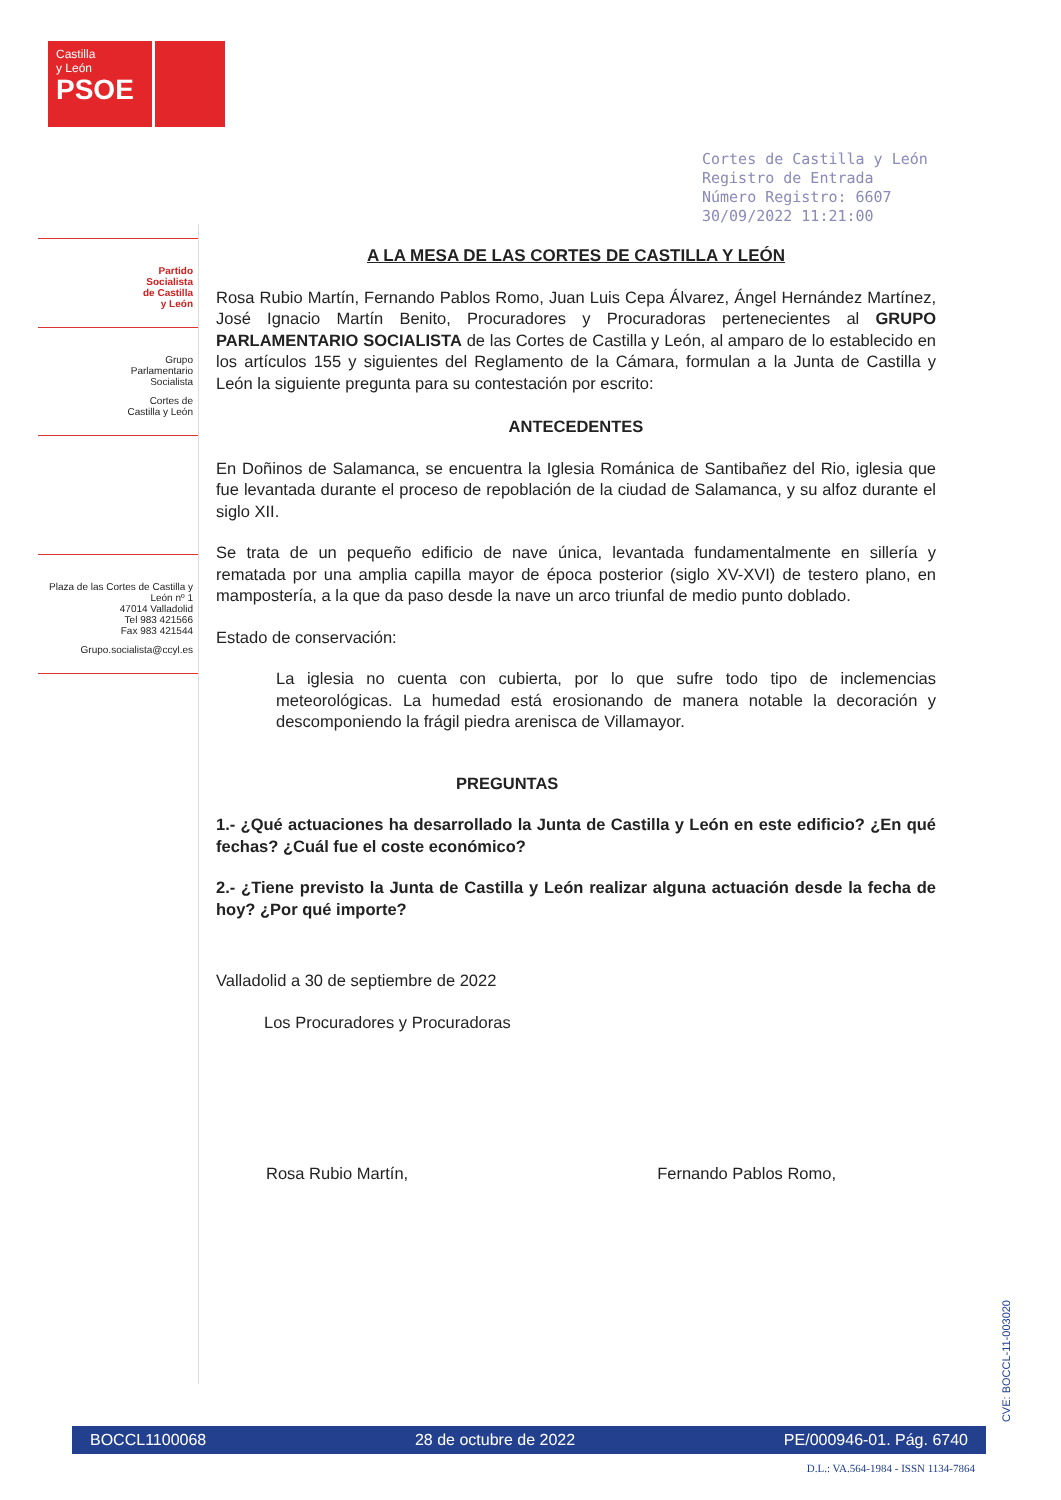Castilla
y León
PSOE
Cortes de Castilla y León
Registro de Entrada
Número Registro: 6607
30/09/2022 11:21:00
Partido
Socialista
de Castilla
y León
Grupo
Parlamentario
Socialista
Cortes de
Castilla y León
Plaza de las Cortes de Castilla y León nº 1
47014 Valladolid
Tel 983 421566
Fax 983 421544
Grupo.socialista@ccyl.es
A LA MESA DE LAS CORTES DE CASTILLA Y LEÓN
Rosa Rubio Martín, Fernando Pablos Romo, Juan Luis Cepa Álvarez, Ángel Hernández Martínez, José Ignacio Martín Benito, Procuradores y Procuradoras pertenecientes al GRUPO PARLAMENTARIO SOCIALISTA de las Cortes de Castilla y León, al amparo de lo establecido en los artículos 155 y siguientes del Reglamento de la Cámara, formulan a la Junta de Castilla y León la siguiente pregunta para su contestación por escrito:
ANTECEDENTES
En Doñinos de Salamanca, se encuentra la Iglesia Románica de Santibañez del Rio, iglesia que fue levantada durante el proceso de repoblación de la ciudad de Salamanca, y su alfoz durante el siglo XII.
Se trata de un pequeño edificio de nave única, levantada fundamentalmente en sillería y rematada por una amplia capilla mayor de época posterior (siglo XV-XVI) de testero plano, en mampostería, a la que da paso desde la nave un arco triunfal de medio punto doblado.
Estado de conservación:
La iglesia no cuenta con cubierta, por lo que sufre todo tipo de inclemencias meteorológicas. La humedad está erosionando de manera notable la decoración y descomponiendo la frágil piedra arenisca de Villamayor.
PREGUNTAS
1.- ¿Qué actuaciones ha desarrollado la Junta de Castilla y León en este edificio? ¿En qué fechas? ¿Cuál fue el coste económico?
2.- ¿Tiene previsto la Junta de Castilla y León realizar alguna actuación desde la fecha de hoy? ¿Por qué importe?
Valladolid a 30 de septiembre de 2022
Los Procuradores y Procuradoras
Rosa Rubio Martín, Fernando Pablos Romo,
CVE: BOCCL-11-003020
BOCCL1100068 28 de octubre de 2022 PE/000946-01. Pág. 6740
D.L.: VA.564-1984 - ISSN 1134-7864